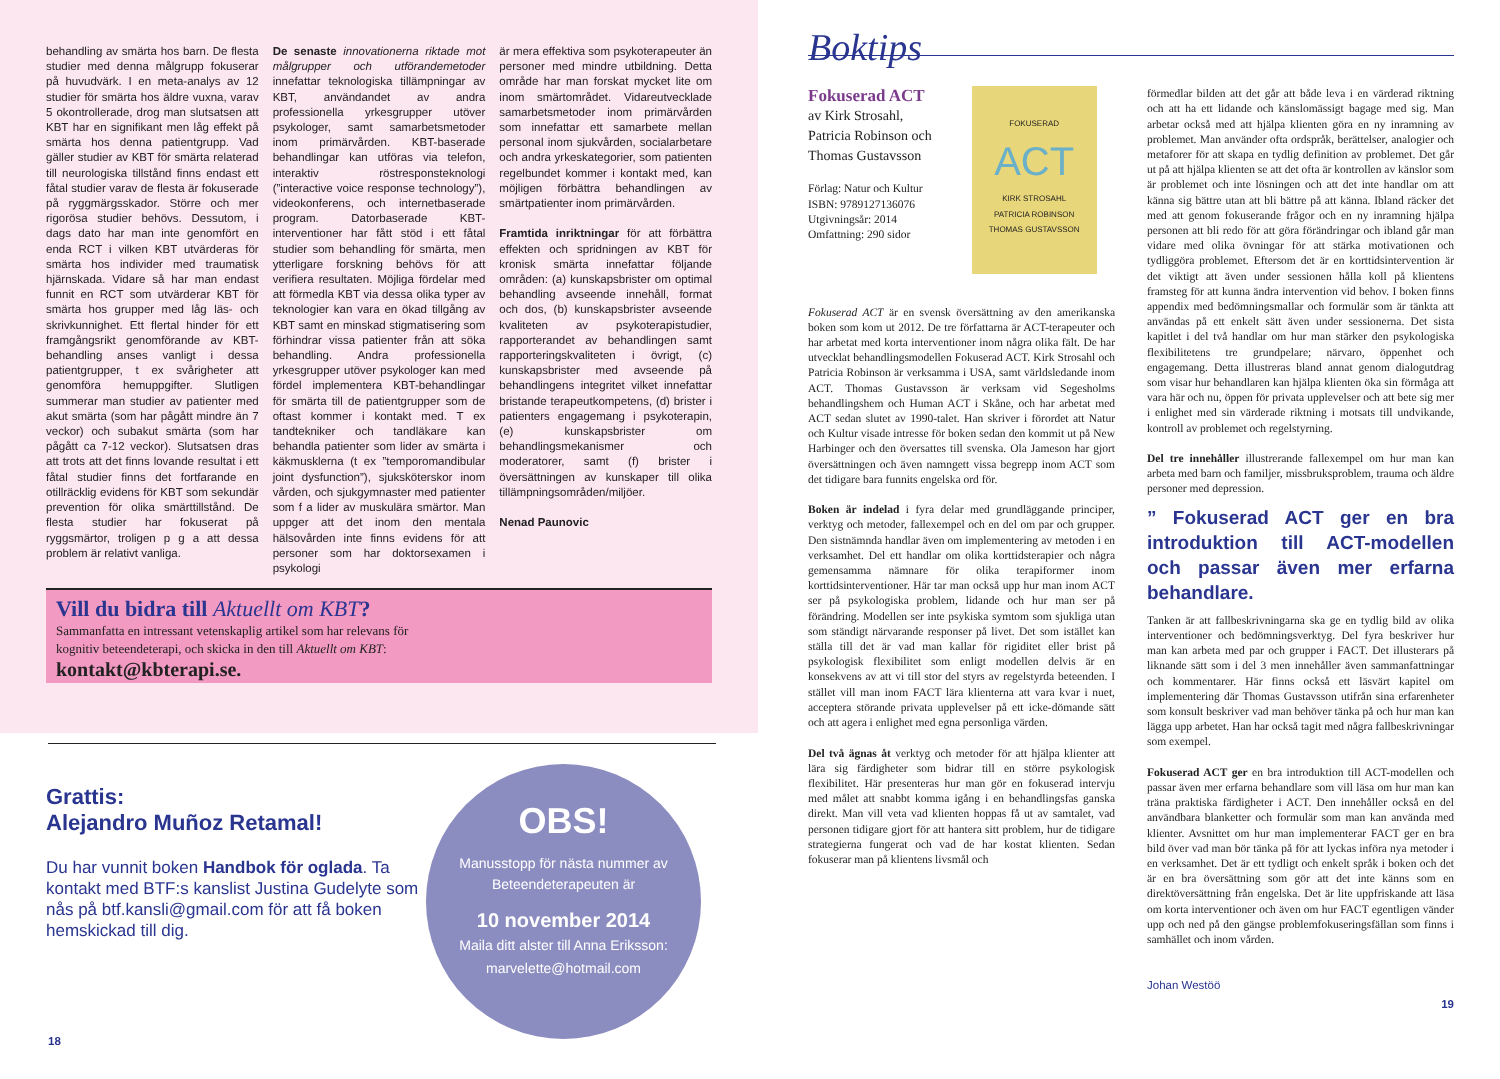behandling av smärta hos barn. De flesta studier med denna målgrupp fokuserar på huvudvärk. I en meta-analys av 12 studier för smärta hos äldre vuxna, varav 5 okontrollerade, drog man slutsatsen att KBT har en signifikant men låg effekt på smärta hos denna patientgrupp. Vad gäller studier av KBT för smärta relaterad till neurologiska tillstånd finns endast ett fåtal studier varav de flesta är fokuserade på ryggmärgsskador. Större och mer rigorösa studier behövs. Dessutom, i dags dato har man inte genomfört en enda RCT i vilken KBT utvärderas för smärta hos individer med traumatisk hjärnskada. Vidare så har man endast funnit en RCT som utvärderar KBT för smärta hos grupper med låg läs- och skrivkunnighet. Ett flertal hinder för ett framgångsrikt genomförande av KBT-behandling anses vanligt i dessa patientgrupper, t ex svårigheter att genomföra hemuppgifter. Slutligen summerar man studier av patienter med akut smärta (som har pågått mindre än 7 veckor) och subakut smärta (som har pågått ca 7-12 veckor). Slutsatsen dras att trots att det finns lovande resultat i ett fåtal studier finns det fortfarande en otillräcklig evidens för KBT som sekundär prevention för olika smärttillstånd. De flesta studier har fokuserat på ryggsmärtor, troligen p g a att dessa problem är relativt vanliga.
De senaste innovationerna riktade mot målgrupper och utförandemetoder innefattar teknologiska tillämpningar av KBT, användandet av andra professionella yrkesgrupper utöver psykologer, samt samarbetsmetoder inom primärvården. KBT-baserade behandlingar kan utföras via telefon, interaktiv röstresponsteknologi (”interactive voice response technology”), videokonferens, och internetbaserade program. Datorbaserade KBT-interventioner har fått stöd i ett fåtal studier som behandling för smärta, men ytterligare forskning behövs för att verifiera resultaten. Möjliga fördelar med att förmedla KBT via dessa olika typer av teknologier kan vara en ökad tillgång av KBT samt en minskad stigmatisering som förhindrar vissa patienter från att söka behandling. Andra professionella yrkesgrupper utöver psykologer kan med fördel implementera KBT-behandlingar för smärta till de patientgrupper som de oftast kommer i kontakt med. T ex tandtekniker och tandläkare kan behandla patienter som lider av smärta i käkmusklerna (t ex ”temporomandibular joint dysfunction”), sjuksköterskor inom vården, och sjukgymnaster med patienter som f a lider av muskulära smärtor. Man uppger att det inom den mentala hälsovården inte finns evidens för att personer som har doktorsexamen i psykologi
är mera effektiva som psykoterapeuter än personer med mindre utbildning. Detta område har man forskat mycket lite om inom smärtområdet. Vidareutvecklade samarbetsmetoder inom primärvården som innefattar ett samarbete mellan personal inom sjukvården, socialarbetare och andra yrkeskategorier, som patienten regelbundet kommer i kontakt med, kan möjligen förbättra behandlingen av smärtpatienter inom primärvården.
Framtida inriktningar för att förbättra effekten och spridningen av KBT för kronisk smärta innefattar följande områden: (a) kunskapsbrister om optimal behandling avseende innehåll, format och dos, (b) kunskapsbrister avseende kvaliteten av psykoterapistudier, rapporterandet av behandlingen samt rapporteringskvaliteten i övrigt, (c) kunskapsbrister med avseende på behandlingens integritet vilket innefattar bristande terapeutkompetens, (d) brister i patienters engagemang i psykoterapin, (e) kunskapsbrister om behandlingsmekanismer och moderatorer, samt (f) brister i översättningen av kunskaper till olika tillämpningsområden/miljöer.
Nenad Paunovic
Vill du bidra till Aktuellt om KBT?
Sammanfatta en intressant vetenskaplig artikel som har relevans för
kognitiv beteendeterapi, och skicka in den till Aktuellt om KBT:
kontakt@kbterapi.se.
Grattis:
Alejandro Muñoz Retamal!
Du har vunnit boken Handbok för oglada. Ta kontakt med BTF:s kanslist Justina Gudelyte som nås på btf.kansli@gmail.com för att få boken hemskickad till dig.
OBS!
Manusstopp för nästa nummer av
Beteendeterapeuten är
10 november 2014
Maila ditt alster till Anna Eriksson:
marvelette@hotmail.com
18
Boktips
Fokuserad ACT
av Kirk Strosahl,
Patricia Robinson och
Thomas Gustavsson
Förlag: Natur och Kultur
ISBN: 9789127136076
Utgivningsår: 2014
Omfattning: 290 sidor
FOKUSERAD
ACT
KIRK STROSAHL
PATRICIA ROBINSON
THOMAS GUSTAVSSON
Fokuserad ACT är en svensk översättning av den amerikanska boken som kom ut 2012. De tre författarna är ACT-terapeuter och har arbetat med korta interventioner inom några olika fält. De har utvecklat behandlingsmodellen Fokuserad ACT. Kirk Strosahl och Patricia Robinson är verksamma i USA, samt världsledande inom ACT. Thomas Gustavsson är verksam vid Segesholms behandlingshem och Human ACT i Skåne, och har arbetat med ACT sedan slutet av 1990-talet. Han skriver i förordet att Natur och Kultur visade intresse för boken sedan den kommit ut på New Harbinger och den översattes till svenska. Ola Jameson har gjort översättningen och även namngett vissa begrepp inom ACT som det tidigare bara funnits engelska ord för.
Boken är indelad i fyra delar med grundläggande principer, verktyg och metoder, fallexempel och en del om par och grupper. Den sistnämnda handlar även om implementering av metoden i en verksamhet. Del ett handlar om olika korttidsterapier och några gemensamma nämnare för olika terapiformer inom korttidsinterventioner. Här tar man också upp hur man inom ACT ser på psykologiska problem, lidande och hur man ser på förändring. Modellen ser inte psykiska symtom som sjukliga utan som ständigt närvarande responser på livet. Det som istället kan ställa till det är vad man kallar för rigiditet eller brist på psykologisk flexibilitet som enligt modellen delvis är en konsekvens av att vi till stor del styrs av regelstyrda beteenden. I stället vill man inom FACT lära klienterna att vara kvar i nuet, acceptera störande privata upplevelser på ett icke-dömande sätt och att agera i enlighet med egna personliga värden.
Del två ägnas åt verktyg och metoder för att hjälpa klienter att lära sig färdigheter som bidrar till en större psykologisk flexibilitet. Här presenteras hur man gör en fokuserad intervju med målet att snabbt komma igång i en behandlingsfas ganska direkt. Man vill veta vad klienten hoppas få ut av samtalet, vad personen tidigare gjort för att hantera sitt problem, hur de tidigare strategierna fungerat och vad de har kostat klienten. Sedan fokuserar man på klientens livsmål och
förmedlar bilden att det går att både leva i en värderad riktning och att ha ett lidande och känslomässigt bagage med sig. Man arbetar också med att hjälpa klienten göra en ny inramning av problemet. Man använder ofta ordspråk, berättelser, analogier och metaforer för att skapa en tydlig definition av problemet. Det går ut på att hjälpa klienten se att det ofta är kontrollen av känslor som är problemet och inte lösningen och att det inte handlar om att känna sig bättre utan att bli bättre på att känna. Ibland räcker det med att genom fokuserande frågor och en ny inramning hjälpa personen att bli redo för att göra förändringar och ibland går man vidare med olika övningar för att stärka motivationen och tydliggöra problemet. Eftersom det är en korttidsintervention är det viktigt att även under sessionen hålla koll på klientens framsteg för att kunna ändra intervention vid behov. I boken finns appendix med bedömningsmallar och formulär som är tänkta att användas på ett enkelt sätt även under sessionerna. Det sista kapitlet i del två handlar om hur man stärker den psykologiska flexibilitetens tre grundpelare; närvaro, öppenhet och engagemang. Detta illustreras bland annat genom dialogutdrag som visar hur behandlaren kan hjälpa klienten öka sin förmåga att vara här och nu, öppen för privata upplevelser och att bete sig mer i enlighet med sin värderade riktning i motsats till undvikande, kontroll av problemet och regelstyrning.
Del tre innehåller illustrerande fallexempel om hur man kan arbeta med barn och familjer, missbruksproblem, trauma och äldre personer med depression.
” Fokuserad ACT ger en bra introduktion till ACT-modellen och passar även mer erfarna behandlare.
Tanken är att fallbeskrivningarna ska ge en tydlig bild av olika interventioner och bedömningsverktyg. Del fyra beskriver hur man kan arbeta med par och grupper i FACT. Det illusterars på liknande sätt som i del 3 men innehåller även sammanfattningar och kommentarer. Här finns också ett läsvärt kapitel om implementering där Thomas Gustavsson utifrån sina erfarenheter som konsult beskriver vad man behöver tänka på och hur man kan lägga upp arbetet. Han har också tagit med några fallbeskrivningar som exempel.
Fokuserad ACT ger en bra introduktion till ACT-modellen och passar även mer erfarna behandlare som vill läsa om hur man kan träna praktiska färdigheter i ACT. Den innehåller också en del användbara blanketter och formulär som man kan använda med klienter. Avsnittet om hur man implementerar FACT ger en bra bild över vad man bör tänka på för att lyckas införa nya metoder i en verksamhet. Det är ett tydligt och enkelt språk i boken och det är en bra översättning som gör att det inte känns som en direktöversättning från engelska. Det är lite uppfriskande att läsa om korta interventioner och även om hur FACT egentligen vänder upp och ned på den gängse problemfokuseringsfällan som finns i samhället och inom vården.
Johan Westöö
19